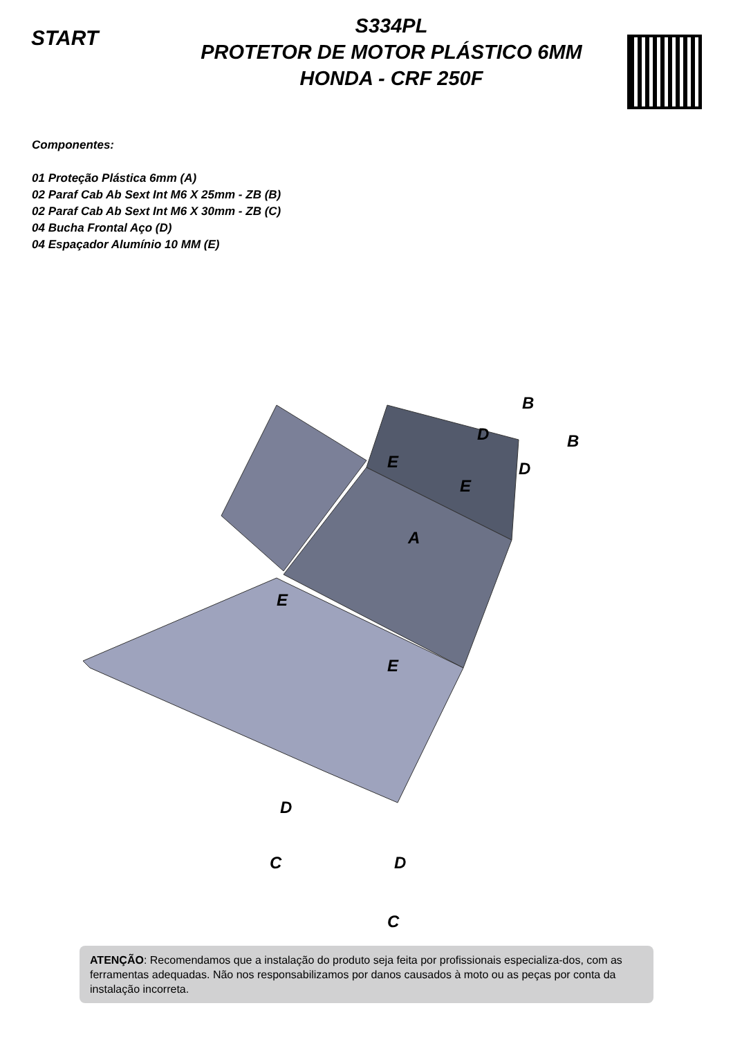START
S334PL
PROTETOR DE MOTOR PLÁSTICO 6MM
HONDA - CRF 250F
Componentes:
01 Proteção Plástica 6mm (A)
02 Paraf Cab Ab Sext Int M6 X 25mm - ZB (B)
02 Paraf Cab Ab Sext Int M6 X 30mm - ZB (C)
04 Bucha Frontal Aço (D)
04 Espaçador Alumínio 10 MM (E)
A
B
B
D
D
D
D
E
E
E
E
C
C
ATENÇÃO: Recomendamos que a instalação do produto seja feita por profissionais especializa-dos, com as ferramentas adequadas. Não nos responsabilizamos por danos causados à moto ou as peças por conta da instalação incorreta.